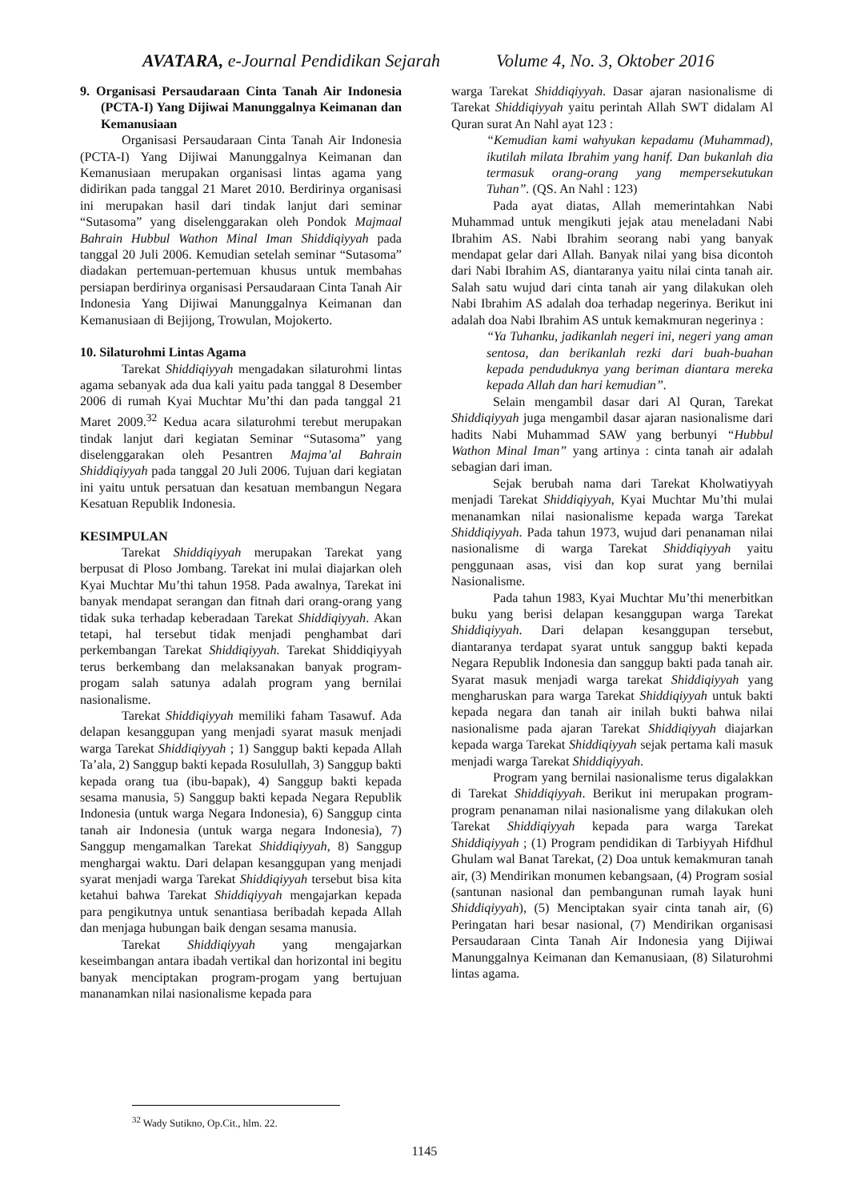AVATARA, e-Journal Pendidikan Sejarah Volume 4, No. 3, Oktober 2016
9. Organisasi Persaudaraan Cinta Tanah Air Indonesia (PCTA-I) Yang Dijiwai Manunggalnya Keimanan dan Kemanusiaan
Organisasi Persaudaraan Cinta Tanah Air Indonesia (PCTA-I) Yang Dijiwai Manunggalnya Keimanan dan Kemanusiaan merupakan organisasi lintas agama yang didirikan pada tanggal 21 Maret 2010. Berdirinya organisasi ini merupakan hasil dari tindak lanjut dari seminar “Sutasoma” yang diselenggarakan oleh Pondok Majmaal Bahrain Hubbul Wathon Minal Iman Shiddiqiyyah pada tanggal 20 Juli 2006. Kemudian setelah seminar “Sutasoma” diadakan pertemuan-pertemuan khusus untuk membahas persiapan berdirinya organisasi Persaudaraan Cinta Tanah Air Indonesia Yang Dijiwai Manunggalnya Keimanan dan Kemanusiaan di Bejijong, Trowulan, Mojokerto.
10. Silaturohmi Lintas Agama
Tarekat Shiddiqiyyah mengadakan silaturohmi lintas agama sebanyak ada dua kali yaitu pada tanggal 8 Desember 2006 di rumah Kyai Muchtar Mu’thi dan pada tanggal 21 Maret 2009.<sup>32</sup> Kedua acara silaturohmi terebut merupakan tindak lanjut dari kegiatan Seminar “Sutasoma” yang diselenggarakan oleh Pesantren Majma’al Bahrain Shiddiqiyyah pada tanggal 20 Juli 2006. Tujuan dari kegiatan ini yaitu untuk persatuan dan kesatuan membangun Negara Kesatuan Republik Indonesia.
KESIMPULAN
Tarekat Shiddiqiyyah merupakan Tarekat yang berpusat di Ploso Jombang. Tarekat ini mulai diajarkan oleh Kyai Muchtar Mu’thi tahun 1958. Pada awalnya, Tarekat ini banyak mendapat serangan dan fitnah dari orang-orang yang tidak suka terhadap keberadaan Tarekat Shiddiqiyyah. Akan tetapi, hal tersebut tidak menjadi penghambat dari perkembangan Tarekat Shiddiqiyyah. Tarekat Shiddiqiyyah terus berkembang dan melaksanakan banyak program-progam salah satunya adalah program yang bernilai nasionalisme.
Tarekat Shiddiqiyyah memiliki faham Tasawuf. Ada delapan kesanggupan yang menjadi syarat masuk menjadi warga Tarekat Shiddiqiyyah ; 1) Sanggup bakti kepada Allah Ta’ala, 2) Sanggup bakti kepada Rosulullah, 3) Sanggup bakti kepada orang tua (ibu-bapak), 4) Sanggup bakti kepada sesama manusia, 5) Sanggup bakti kepada Negara Republik Indonesia (untuk warga Negara Indonesia), 6) Sanggup cinta tanah air Indonesia (untuk warga negara Indonesia), 7) Sanggup mengamalkan Tarekat Shiddiqiyyah, 8) Sanggup menghargai waktu. Dari delapan kesanggupan yang menjadi syarat menjadi warga Tarekat Shiddiqiyyah tersebut bisa kita ketahui bahwa Tarekat Shiddiqiyyah mengajarkan kepada para pengikutnya untuk senantiasa beribadah kepada Allah dan menjaga hubungan baik dengan sesama manusia.
Tarekat Shiddiqiyyah yang mengajarkan keseimbangan antara ibadah vertikal dan horizontal ini begitu banyak menciptakan program-progam yang bertujuan mananamkan nilai nasionalisme kepada para
warga Tarekat Shiddiqiyyah. Dasar ajaran nasionalisme di Tarekat Shiddiqiyyah yaitu perintah Allah SWT didalam Al Quran surat An Nahl ayat 123 :
“Kemudian kami wahyukan kepadamu (Muhammad), ikutilah milata Ibrahim yang hanif. Dan bukanlah dia termasuk orang-orang yang mempersekutukan Tuhan”. (QS. An Nahl : 123)
Pada ayat diatas, Allah memerintahkan Nabi Muhammad untuk mengikuti jejak atau meneladani Nabi Ibrahim AS. Nabi Ibrahim seorang nabi yang banyak mendapat gelar dari Allah. Banyak nilai yang bisa dicontoh dari Nabi Ibrahim AS, diantaranya yaitu nilai cinta tanah air. Salah satu wujud dari cinta tanah air yang dilakukan oleh Nabi Ibrahim AS adalah doa terhadap negerinya. Berikut ini adalah doa Nabi Ibrahim AS untuk kemakmuran negerinya :
“Ya Tuhanku, jadikanlah negeri ini, negeri yang aman sentosa, dan berikanlah rezki dari buah-buahan kepada penduduknya yang beriman diantara mereka kepada Allah dan hari kemudian”.
Selain mengambil dasar dari Al Quran, Tarekat Shiddiqiyyah juga mengambil dasar ajaran nasionalisme dari hadits Nabi Muhammad SAW yang berbunyi “Hubbul Wathon Minal Iman” yang artinya : cinta tanah air adalah sebagian dari iman.
Sejak berubah nama dari Tarekat Kholwatiyyah menjadi Tarekat Shiddiqiyyah, Kyai Muchtar Mu’thi mulai menanamkan nilai nasionalisme kepada warga Tarekat Shiddiqiyyah. Pada tahun 1973, wujud dari penanaman nilai nasionalisme di warga Tarekat Shiddiqiyyah yaitu penggunaan asas, visi dan kop surat yang bernilai Nasionalisme.
Pada tahun 1983, Kyai Muchtar Mu’thi menerbitkan buku yang berisi delapan kesanggupan warga Tarekat Shiddiqiyyah. Dari delapan kesanggupan tersebut, diantaranya terdapat syarat untuk sanggup bakti kepada Negara Republik Indonesia dan sanggup bakti pada tanah air. Syarat masuk menjadi warga tarekat Shiddiqiyyah yang mengharuskan para warga Tarekat Shiddiqiyyah untuk bakti kepada negara dan tanah air inilah bukti bahwa nilai nasionalisme pada ajaran Tarekat Shiddiqiyyah diajarkan kepada warga Tarekat Shiddiqiyyah sejak pertama kali masuk menjadi warga Tarekat Shiddiqiyyah.
Program yang bernilai nasionalisme terus digalakkan di Tarekat Shiddiqiyyah. Berikut ini merupakan program-program penanaman nilai nasionalisme yang dilakukan oleh Tarekat Shiddiqiyyah kepada para warga Tarekat Shiddiqiyyah ; (1) Program pendidikan di Tarbiyyah Hifdhul Ghulam wal Banat Tarekat, (2) Doa untuk kemakmuran tanah air, (3) Mendirikan monumen kebangsaan, (4) Program sosial (santunan nasional dan pembangunan rumah layak huni Shiddiqiyyah), (5) Menciptakan syair cinta tanah air, (6) Peringatan hari besar nasional, (7) Mendirikan organisasi Persaudaraan Cinta Tanah Air Indonesia yang Dijiwai Manunggalnya Keimanan dan Kemanusiaan, (8) Silaturohmi lintas agama.
<sup>32</sup> Wady Sutikno, Op.Cit., hlm. 22.
1145